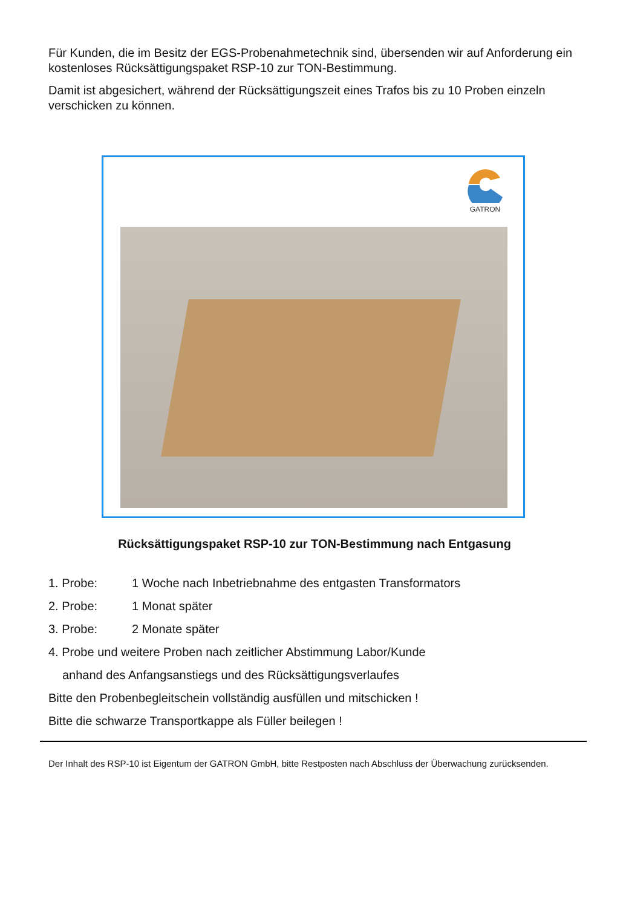Für Kunden, die im Besitz der EGS-Probenahmetechnik sind, übersenden wir auf Anforderung ein kostenloses Rücksättigungspaket RSP-10 zur TON-Bestimmung.
Damit ist abgesichert, während der Rücksättigungszeit eines Trafos bis zu 10 Proben einzeln verschicken zu können.
GATRON
Rücksättigungspaket RSP-10 zur TON-Bestimmung nach Entgasung
1. Probe: 1 Woche nach Inbetriebnahme des entgasten Transformators
2. Probe: 1 Monat später
3. Probe: 2 Monate später
4. Probe und weitere Proben nach zeitlicher Abstimmung Labor/Kunde
anhand des Anfangsanstiegs und des Rücksättigungsverlaufes
Bitte den Probenbegleitschein vollständig ausfüllen und mitschicken !
Bitte die schwarze Transportkappe als Füller beilegen !
Der Inhalt des RSP-10 ist Eigentum der GATRON GmbH, bitte Restposten nach Abschluss der Überwachung zurücksenden.